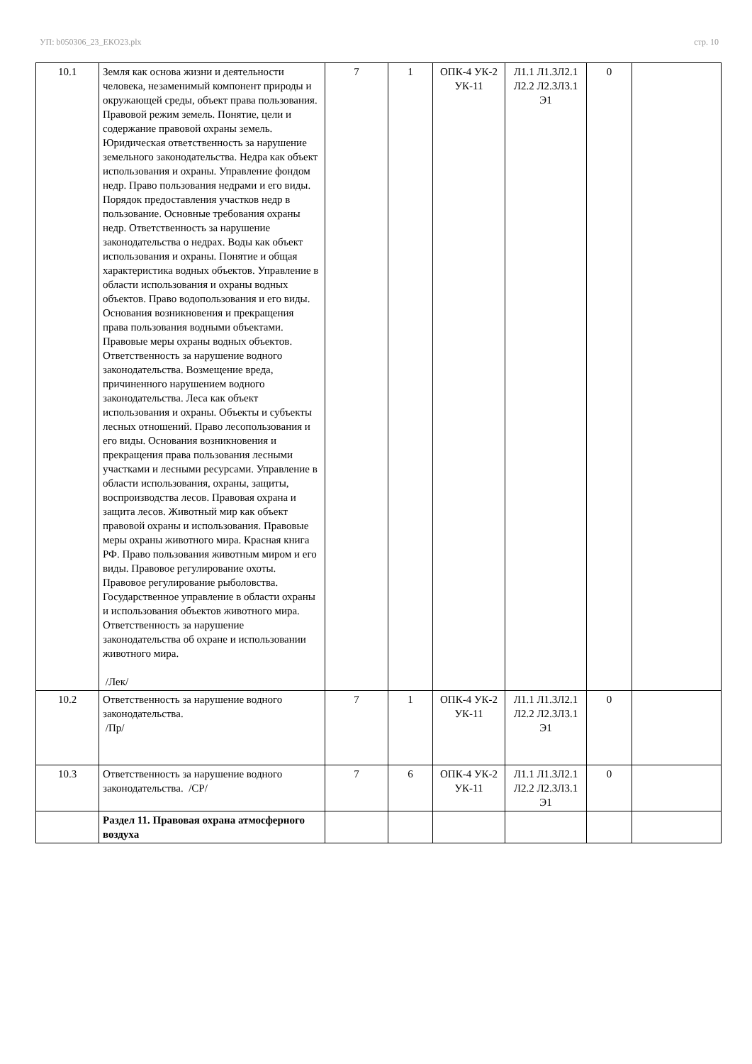УП: b050306_23_ЕКО23.plx стр. 10
| 10.1 | Земля как основа жизни и деятельности человека, незаменимый компонент природы и окружающей среды, объект права пользования. Правовой режим земель. Понятие, цели и содержание правовой охраны земель. Юридическая ответственность за нарушение земельного законодательства. Недра как объект использования и охраны. Управление фондом недр. Право пользования недрами и его виды. Порядок предоставления участков недр в пользование. Основные требования охраны недр. Ответственность за нарушение законодательства о недрах. Воды как объект использования и охраны. Понятие и общая характеристика водных объектов. Управление в области использования и охраны водных объектов. Право водопользования и его виды. Основания возникновения и прекращения права пользования водными объектами. Правовые меры охраны водных объектов. Ответственность за нарушение водного законодательства. Возмещение вреда, причиненного нарушением водного законодательства. Леса как объект использования и охраны. Объекты и субъекты лесных отношений. Право лесопользования и его виды. Основания возникновения и прекращения права пользования лесными участками и лесными ресурсами. Управление в области использования, охраны, защиты, воспроизводства лесов. Правовая охрана и защита лесов. Животный мир как объект правовой охраны и использования. Правовые меры охраны животного мира. Красная книга РФ. Право пользования животным миром и его виды. Правовое регулирование охоты. Правовое регулирование рыболовства. Государственное управление в области охраны и использования объектов животного мира. Ответственность за нарушение законодательства об охране и использовании животного мира. /Лек/ | 7 | 1 | ОПК-4 УК-2 УК-11 | Л1.1 Л1.3Л2.1 Л2.2 Л2.3Л3.1 Э1 | 0 | |
| 10.2 | Ответственность за нарушение водного законодательства. /Пр/ | 7 | 1 | ОПК-4 УК-2 УК-11 | Л1.1 Л1.3Л2.1 Л2.2 Л2.3Л3.1 Э1 | 0 | |
| 10.3 | Ответственность за нарушение водного законодательства. /СР/ | 7 | 6 | ОПК-4 УК-2 УК-11 | Л1.1 Л1.3Л2.1 Л2.2 Л2.3Л3.1 Э1 | 0 | |
| | Раздел 11. Правовая охрана атмосферного воздуха | | | | | | |